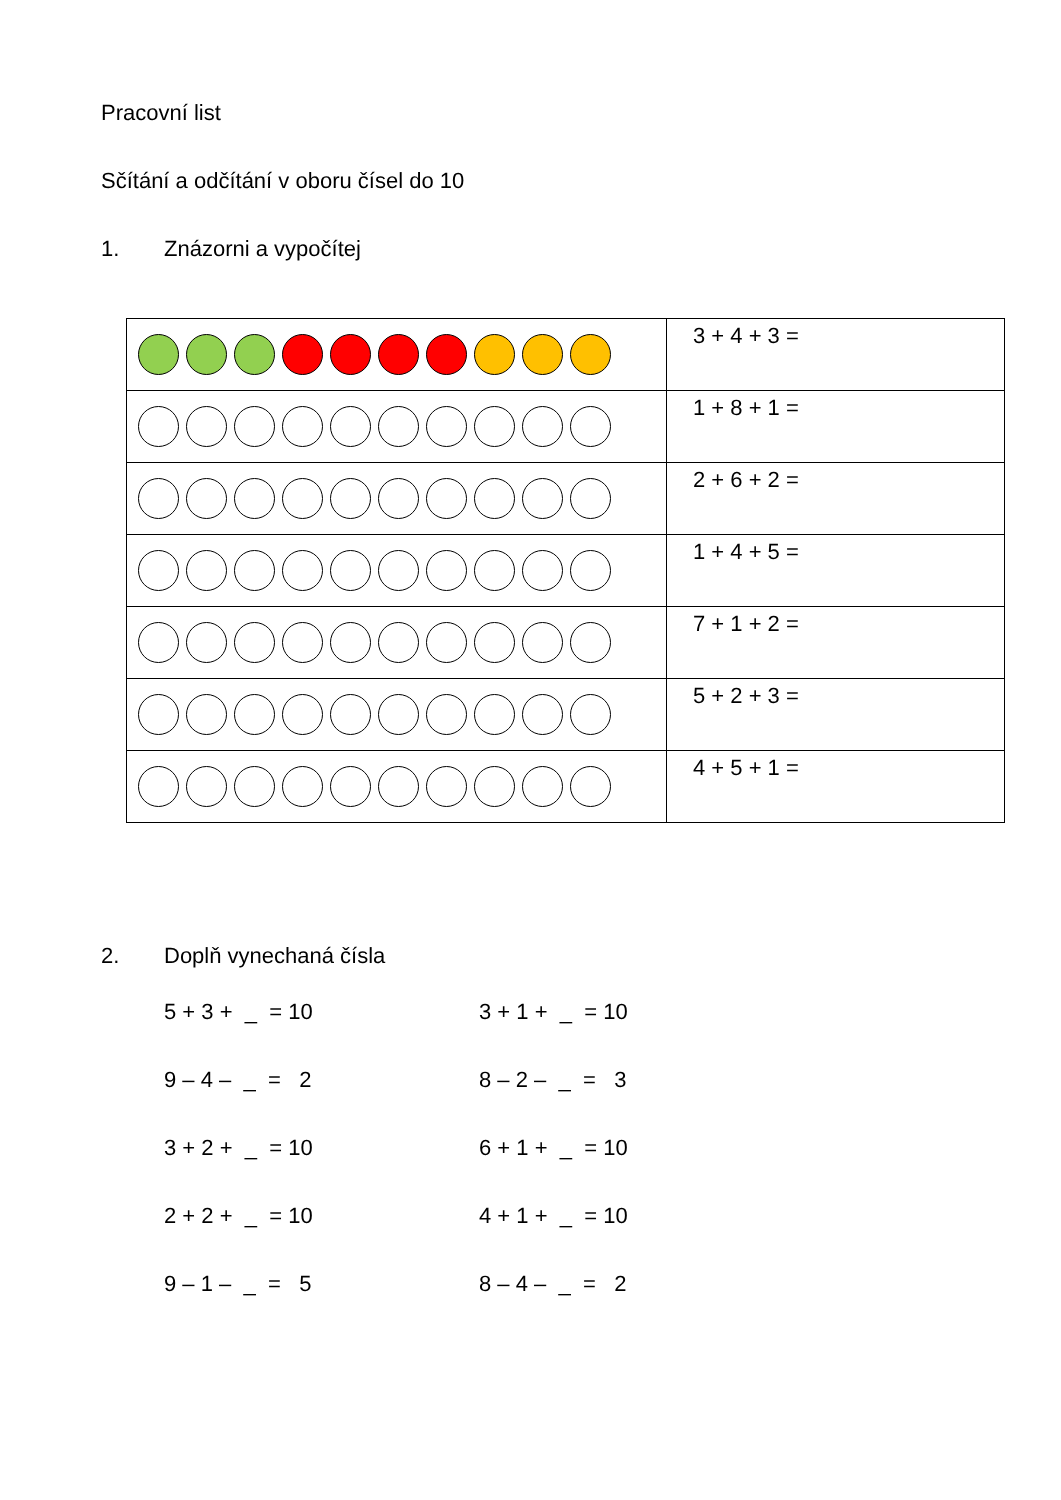Pracovní list
Sčítání a odčítání v oboru čísel do 10
1. Znázorni a vypočítej
| | 3 + 4 + 3 = |
| | 1 + 8 + 1 = |
| | 2 + 6 + 2 = |
| | 1 + 4 + 5 = |
| | 7 + 1 + 2 = |
| | 5 + 2 + 3 = |
| | 4 + 5 + 1 = |
2. Doplň vynechaná čísla
5 + 3 + _ = 10 3 + 1 + _ = 10
9 – 4 – _ = 2 8 – 2 – _ = 3
3 + 2 + _ = 10 6 + 1 + _ = 10
2 + 2 + _ = 10 4 + 1 + _ = 10
9 – 1 – _ = 5 8 – 4 – _ = 2